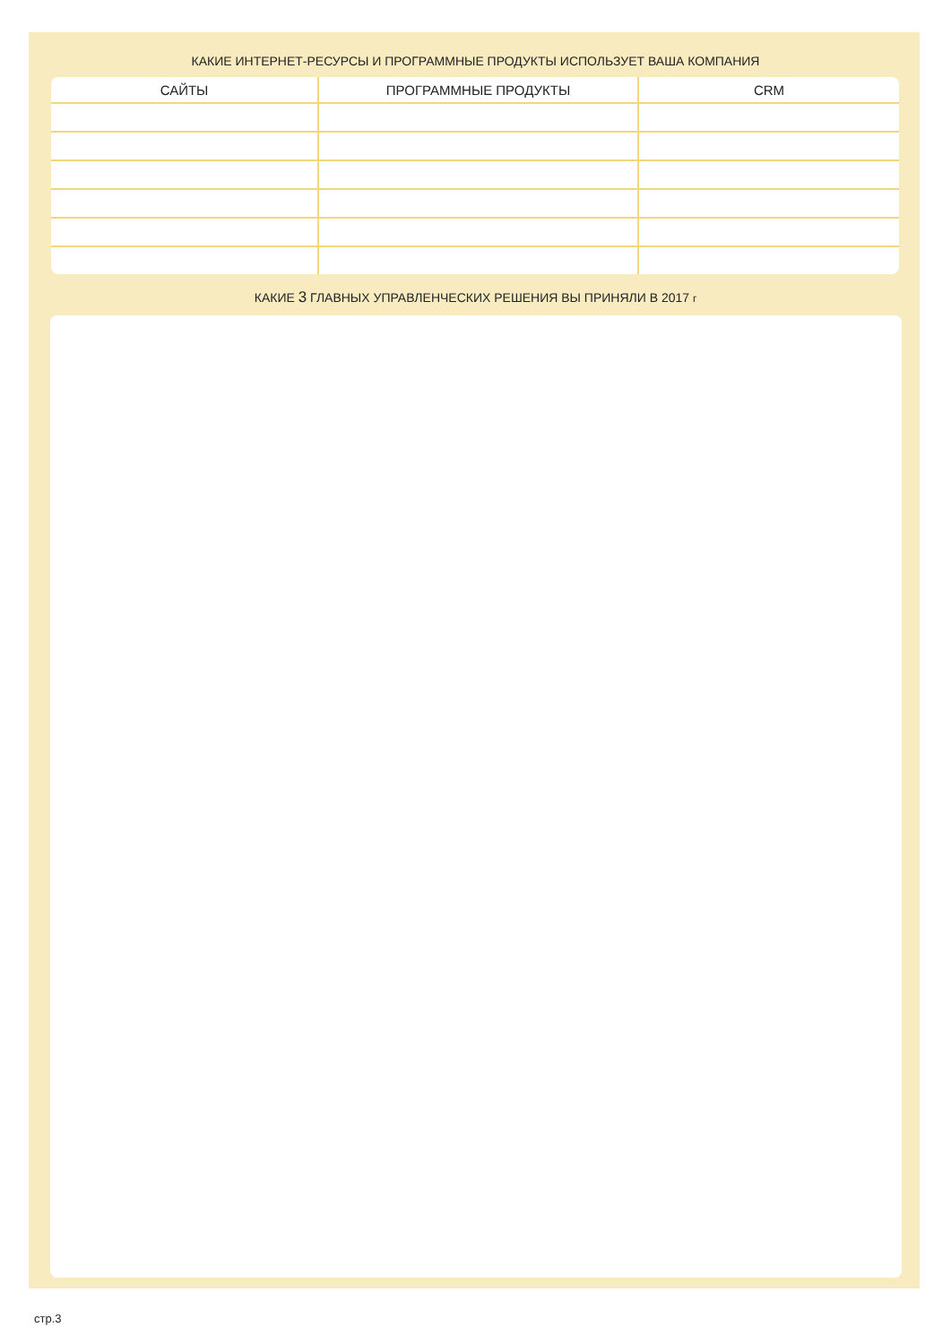КАКИЕ ИНТЕРНЕТ-РЕСУРСЫ И ПРОГРАММНЫЕ ПРОДУКТЫ ИСПОЛЬЗУЕТ ВАША КОМПАНИЯ
| САЙТЫ | ПРОГРАММНЫЕ ПРОДУКТЫ | CRM |
| --- | --- | --- |
КАКИЕ 3 ГЛАВНЫХ УПРАВЛЕНЧЕСКИХ РЕШЕНИЯ ВЫ ПРИНЯЛИ В 2017 г
стр.3